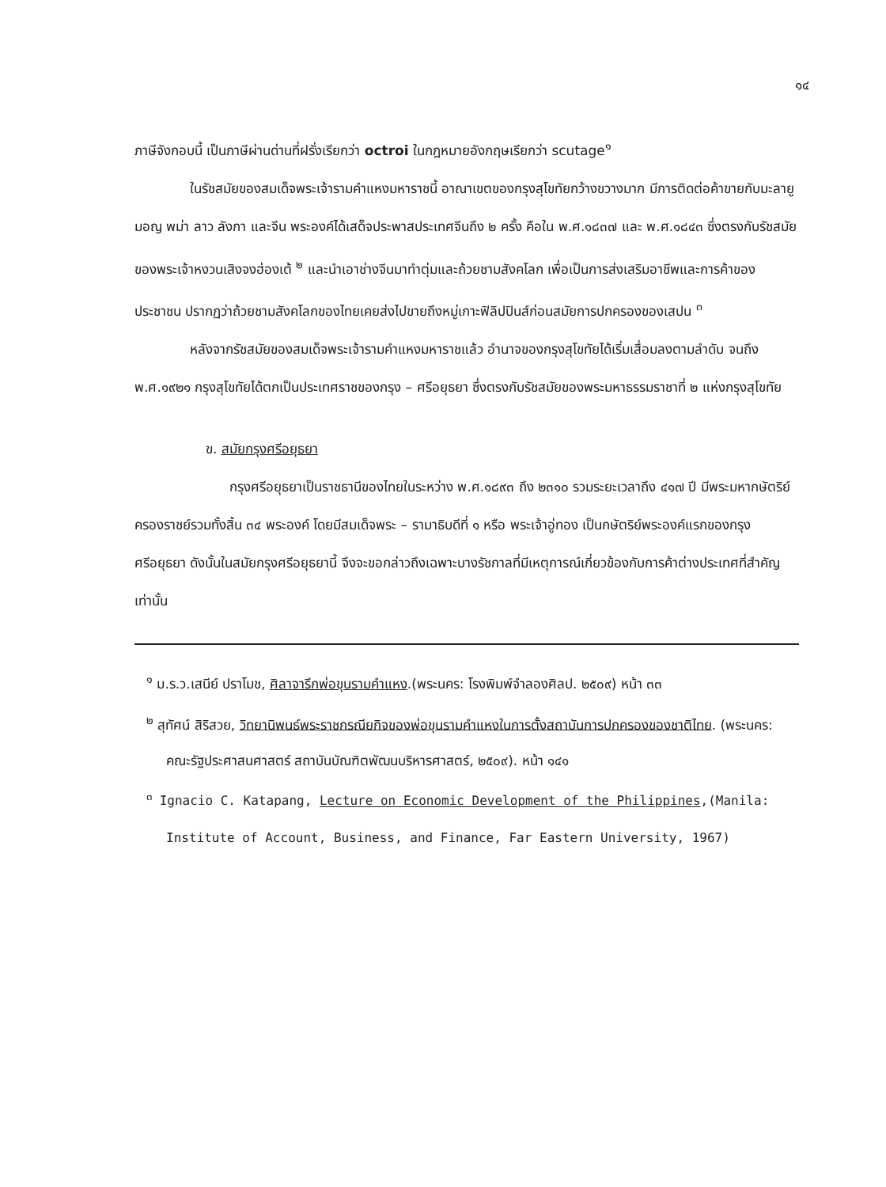๑๔
ภาษีจังกอบนี้ เป็นภาษีผ่านด่านที่ฝรั่งเรียกว่า octroi ในกฎหมายอังกฤษเรียกว่า scutage<sup>๑</sup>
ในรัชสมัยของสมเด็จพระเจ้ารามคำแหงมหาราชนี้ อาณาเขตของกรุงสุโขทัยกว้างขวางมาก มีการติดต่อค้าขายกับมะลายู มอญ พม่า ลาว ลังกา และจีน พระองค์ได้เสด็จประพาสประเทศจีนถึง ๒ ครั้ง คือใน พ.ศ.๑๘๓๗ และ พ.ศ.๑๘๔๓ ซึ่งตรงกับรัชสมัยของพระเจ้าหงวนเสิงจงฮ่องเต้ <sup>๒</sup> และนำเอาช่างจีนมาทำตุ่มและถ้วยชามสังคโลก เพื่อเป็นการส่งเสริมอาชีพและการค้าของประชาชน ปรากฏว่าถ้วยชามสังคโลกของไทยเคยส่งไปขายถึงหมู่เกาะฟิลิปปินส์ก่อนสมัยการปกครองของเสปน <sup>๓</sup>
หลังจากรัชสมัยของสมเด็จพระเจ้ารามคำแหงมหาราชแล้ว อำนาจของกรุงสุโขทัยได้เริ่มเสื่อมลงตามลำดับ จนถึง พ.ศ.๑๙๒๑ กรุงสุโขทัยได้ตกเป็นประเทศราชของกรุง – ศรีอยุธยา ซึ่งตรงกับรัชสมัยของพระมหาธรรมราชาที่ ๒ แห่งกรุงสุโขทัย
ข. สมัยกรุงศรีอยุธยา
กรุงศรีอยุธยาเป็นราชธานีของไทยในระหว่าง พ.ศ.๑๘๙๓ ถึง ๒๓๑๐ รวมระยะเวลาถึง ๔๑๗ ปี มีพระมหากษัตริย์ครองราชย์รวมทั้งสิ้น ๓๔ พระองค์ โดยมีสมเด็จพระ – รามาธิบดีที่ ๑ หรือ พระเจ้าอู่ทอง เป็นกษัตริย์พระองค์แรกของกรุงศรีอยุธยา ดังนั้นในสมัยกรุงศรีอยุธยานี้ จึงจะขอกล่าวถึงเฉพาะบางรัชกาลที่มีเหตุการณ์เกี่ยวข้องกับการค้าต่างประเทศที่สำคัญเท่านั้น
<sup>๑</sup> ม.ร.ว.เสนีย์ ปราโมช, ศิลาจารึกพ่อขุนรามคำแหง.(พระนคร: โรงพิมพ์จำลองศิลป. ๒๕๐๙) หน้า ๓๓
<sup>๒</sup> สุทัศน์ สิริสวย, วิทยานิพนธ์พระราชกรณียกิจของพ่อขุนรามคำแหงในการตั้งสถาบันการปกครองของชาติไทย. (พระนคร: คณะรัฐประศาสนศาสตร์ สถาบันบัณฑิตพัฒนบริหารศาสตร์, ๒๕๐๙). หน้า ๑๔๑
<sup>๓</sup> Ignacio C. Katapang, Lecture on Economic Development of the Philippines,(Manila: Institute of Account, Business, and Finance, Far Eastern University, 1967)